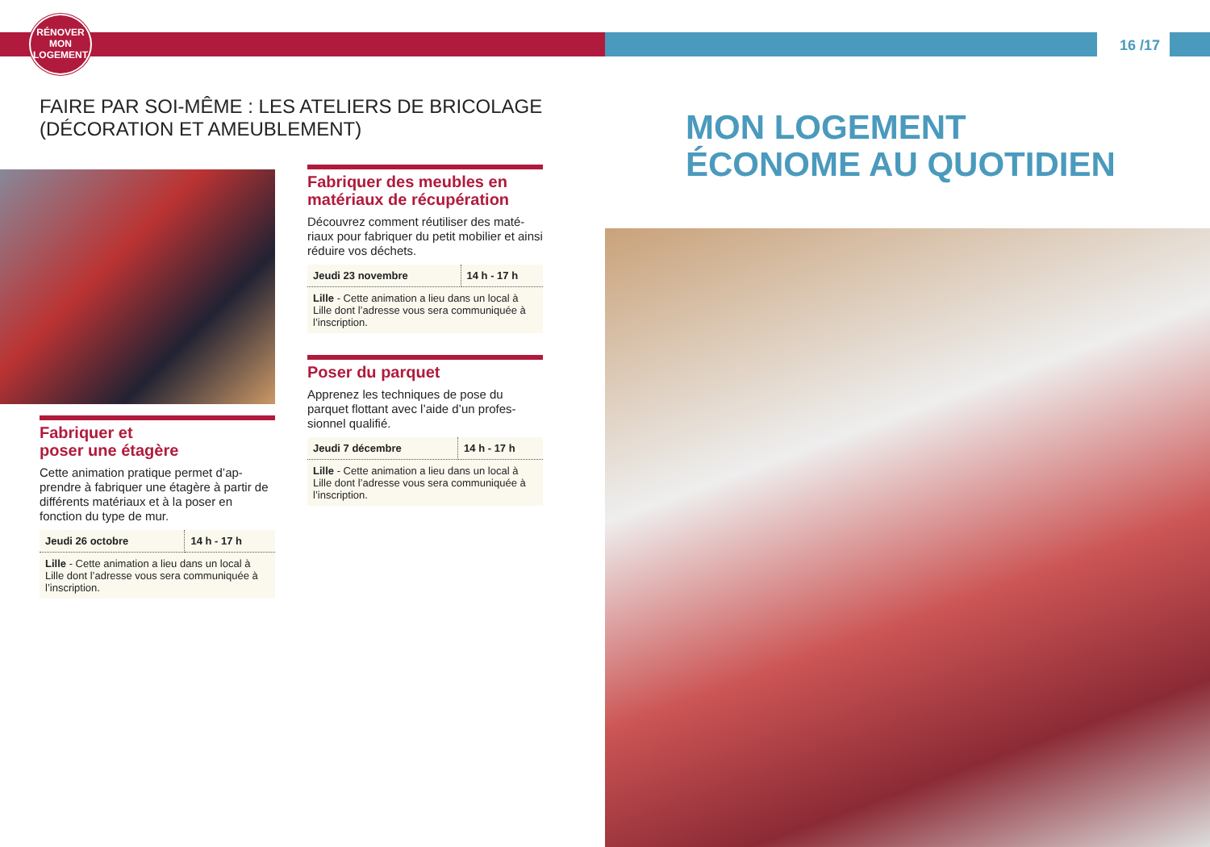RÉNOVER
MON
LOGEMENT
16 /17
FAIRE PAR SOI-MÊME : LES ATELIERS DE BRICOLAGE
(DÉCORATION ET AMEUBLEMENT)
Fabriquer des meubles en matériaux de récupération
Découvrez comment réutiliser des maté-riaux pour fabriquer du petit mobilier et ainsi réduire vos déchets.
| Jeudi 23 novembre | 14 h - 17 h |
| Lille - Cette animation a lieu dans un local à Lille dont l’adresse vous sera communiquée à l’inscription. | |
Poser du parquet
Apprenez les techniques de pose du parquet flottant avec l’aide d’un profes-sionnel qualifié.
| Jeudi 7 décembre | 14 h - 17 h |
| Lille - Cette animation a lieu dans un local à Lille dont l’adresse vous sera communiquée à l’inscription. | |
Fabriquer et
poser une étagère
Cette animation pratique permet d’ap-prendre à fabriquer une étagère à partir de différents matériaux et à la poser en fonction du type de mur.
| Jeudi 26 octobre | 14 h - 17 h |
| Lille - Cette animation a lieu dans un local à Lille dont l’adresse vous sera communiquée à l’inscription. | |
MON LOGEMENT
ÉCONOME AU QUOTIDIEN